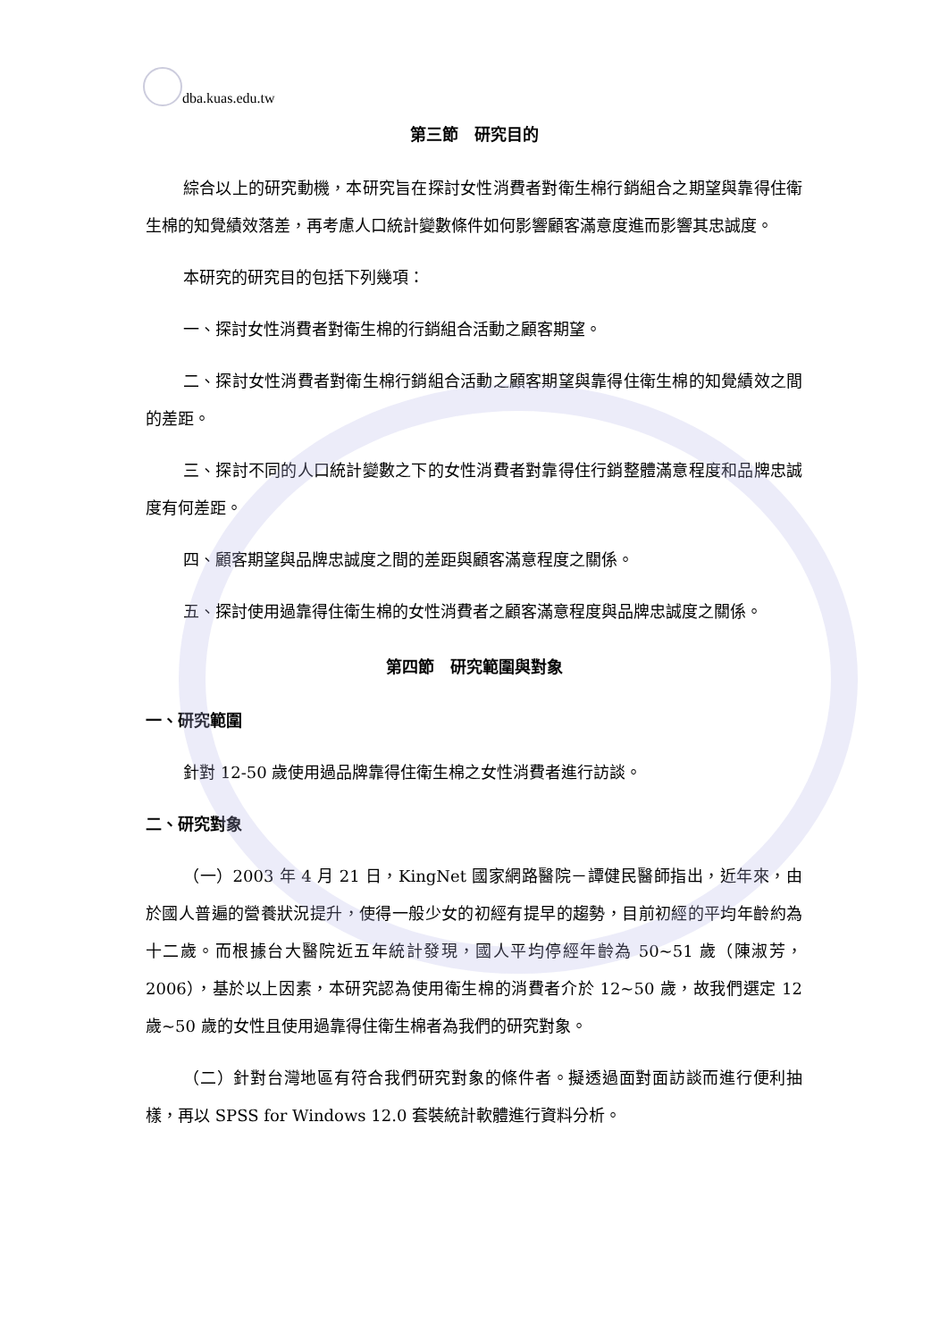dba.kuas.edu.tw
第三節　研究目的
綜合以上的研究動機，本研究旨在探討女性消費者對衛生棉行銷組合之期望與靠得住衛生棉的知覺績效落差，再考慮人口統計變數條件如何影響顧客滿意度進而影響其忠誠度。
本研究的研究目的包括下列幾項：
一、探討女性消費者對衛生棉的行銷組合活動之顧客期望。
二、探討女性消費者對衛生棉行銷組合活動之顧客期望與靠得住衛生棉的知覺績效之間的差距。
三、探討不同的人口統計變數之下的女性消費者對靠得住行銷整體滿意程度和品牌忠誠度有何差距。
四、顧客期望與品牌忠誠度之間的差距與顧客滿意程度之關係。
五、探討使用過靠得住衛生棉的女性消費者之顧客滿意程度與品牌忠誠度之關係。
第四節　研究範圍與對象
一、研究範圍
針對 12-50 歲使用過品牌靠得住衛生棉之女性消費者進行訪談。
二、研究對象
（一）2003 年 4 月 21 日，KingNet 國家網路醫院－譚健民醫師指出，近年來，由於國人普遍的營養狀況提升，使得一般少女的初經有提早的趨勢，目前初經的平均年齡約為十二歲。而根據台大醫院近五年統計發現，國人平均停經年齡為 50~51 歲（陳淑芳，2006），基於以上因素，本研究認為使用衛生棉的消費者介於 12~50 歲，故我們選定 12 歲~50 歲的女性且使用過靠得住衛生棉者為我們的研究對象。
（二）針對台灣地區有符合我們研究對象的條件者。擬透過面對面訪談而進行便利抽樣，再以 SPSS for Windows 12.0 套裝統計軟體進行資料分析。